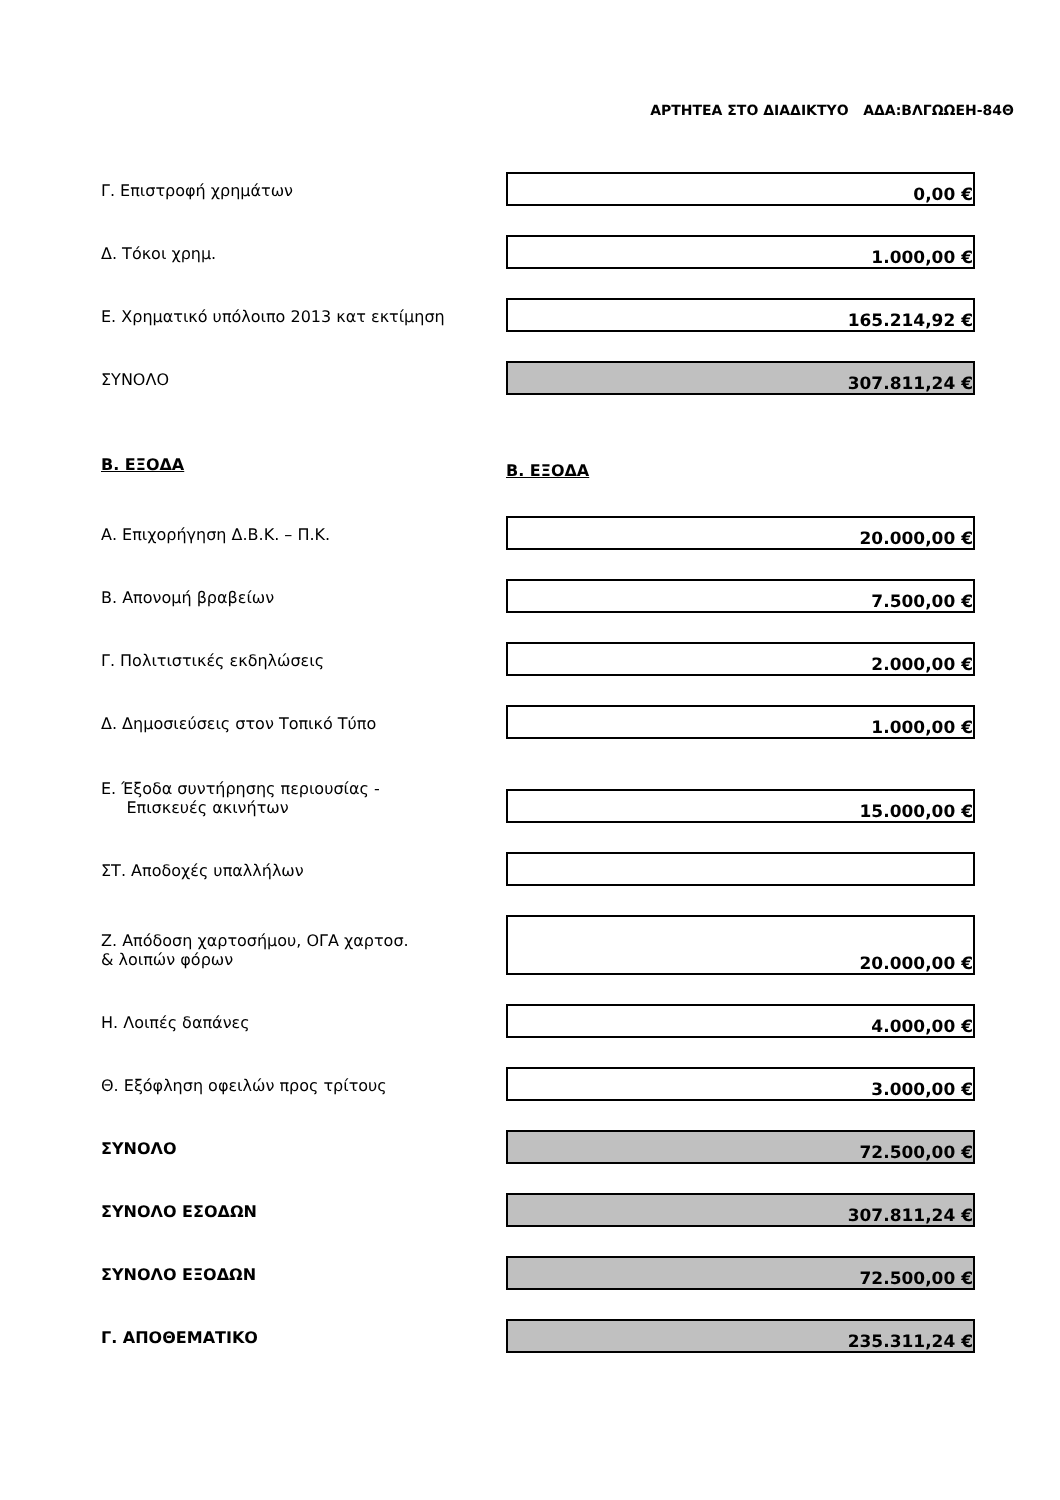ΑΡΤΗΤΕΑ ΣΤΟ ΔΙΑΔΙΚΤΥΟ ΑΔΑ:ΒΛΓΩΩΕΗ-84Θ
Γ. Επιστροφή χρημάτων
0,00 €
Δ. Τόκοι χρημ.
1.000,00 €
Ε. Χρηματικό υπόλοιπο 2013 κατ εκτίμηση
165.214,92 €
ΣΥΝΟΛΟ
307.811,24 €
Β. ΕΞΟΔΑ
Β. ΕΞΟΔΑ
Α. Επιχορήγηση Δ.Β.Κ. – Π.Κ.
20.000,00 €
Β. Απονομή βραβείων
7.500,00 €
Γ. Πολιτιστικές εκδηλώσεις
2.000,00 €
Δ. Δημοσιεύσεις στον Τοπικό Τύπο
1.000,00 €
Ε. Έξοδα συντήρησης περιουσίας -
Επισκευές ακινήτων
15.000,00 €
ΣΤ. Αποδοχές υπαλλήλων
Ζ. Απόδοση χαρτοσήμου, ΟΓΑ χαρτοσ.
& λοιπών φόρων
20.000,00 €
Η. Λοιπές δαπάνες
4.000,00 €
Θ. Εξόφληση οφειλών προς τρίτους
3.000,00 €
ΣΥΝΟΛΟ
72.500,00 €
ΣΥΝΟΛΟ ΕΣΟΔΩΝ
307.811,24 €
ΣΥΝΟΛΟ ΕΞΟΔΩΝ
72.500,00 €
Γ. ΑΠΟΘΕΜΑΤΙΚΟ
235.311,24 €